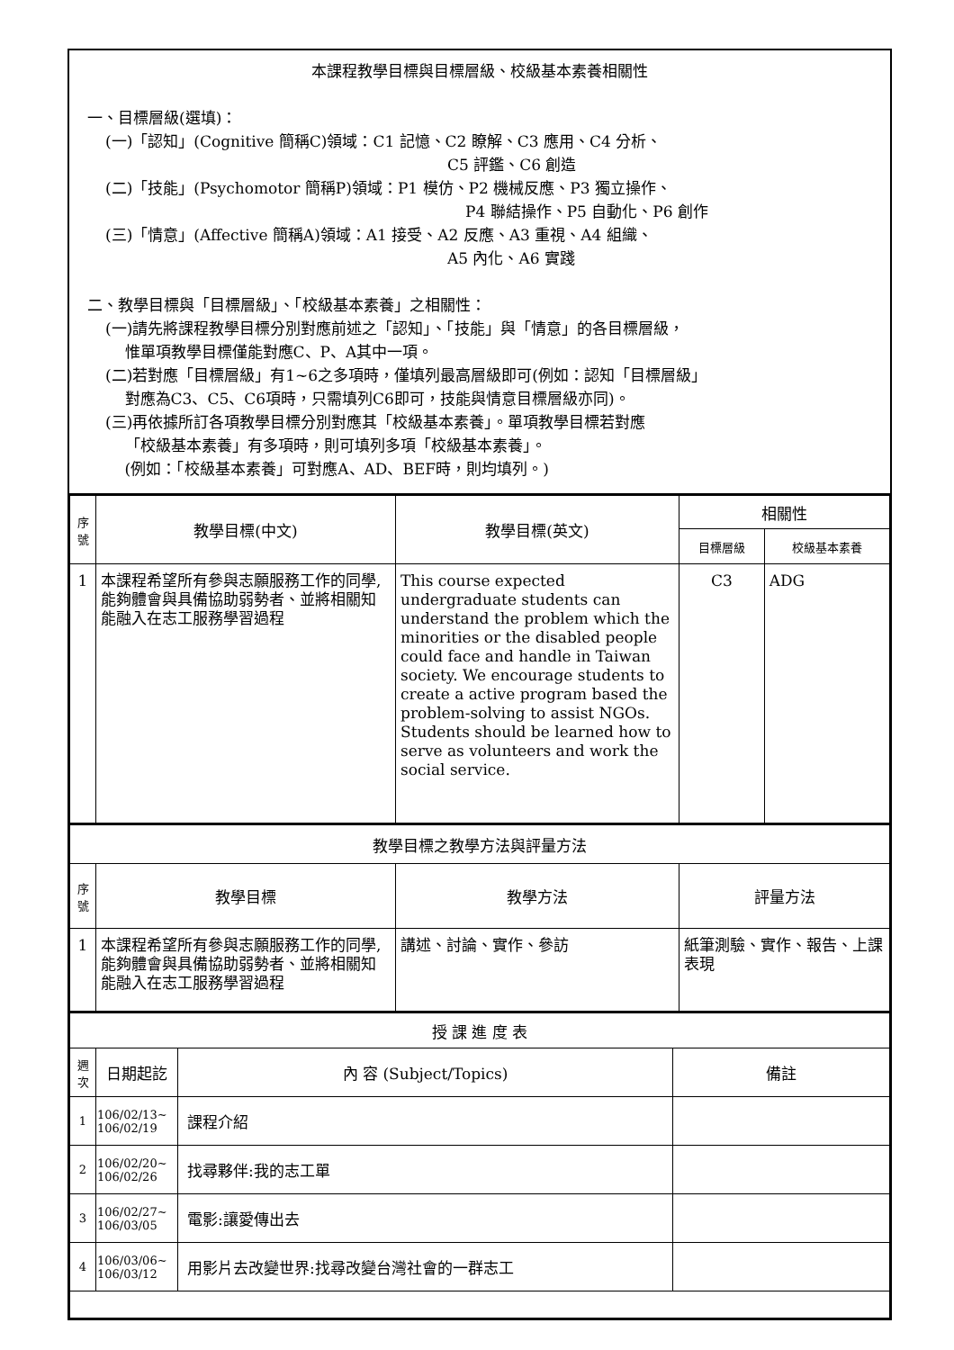本課程教學目標與目標層級、校級基本素養相關性
一、目標層級(選填)：
(一)「認知」(Cognitive 簡稱C)領域：C1 記憶、C2 瞭解、C3 應用、C4 分析、
C5 評鑑、C6 創造
(二)「技能」(Psychomotor 簡稱P)領域：P1 模仿、P2 機械反應、P3 獨立操作、
P4 聯結操作、P5 自動化、P6 創作
(三)「情意」(Affective 簡稱A)領域：A1 接受、A2 反應、A3 重視、A4 組織、
A5 內化、A6 實踐
二、教學目標與「目標層級」、「校級基本素養」之相關性：
(一)請先將課程教學目標分別對應前述之「認知」、「技能」與「情意」的各目標層級，
惟單項教學目標僅能對應C、P、A其中一項。
(二)若對應「目標層級」有1~6之多項時，僅填列最高層級即可(例如：認知「目標層級」
對應為C3、C5、C6項時，只需填列C6即可，技能與情意目標層級亦同)。
(三)再依據所訂各項教學目標分別對應其「校級基本素養」。單項教學目標若對應
「校級基本素養」有多項時，則可填列多項「校級基本素養」。
(例如：「校級基本素養」可對應A、AD、BEF時，則均填列。)
| 序 號 | 教學目標(中文) | 教學目標(英文) | 相關性 | |
| --- | --- | --- | --- | --- |
| | | | 目標層級 | 校級基本素養 |
| 1 | 本課程希望所有參與志願服務工作的同學, 能夠體會與具備協助弱勢者、並將相關知能融入在志工服務學習過程 | This course expected undergraduate students can understand the problem which the minorities or the disabled people could face and handle in Taiwan society. We encourage students to create a active program based the problem-solving to assist NGOs. Students should be learned how to serve as volunteers and work the social service. | C3 | ADG |
| 教學目標之教學方法與評量方法 | | | |
| --- | --- | --- | --- |
| 序 號 | 教學目標 | 教學方法 | 評量方法 |
| 1 | 本課程希望所有參與志願服務工作的同學, 能夠體會與具備協助弱勢者、並將相關知能融入在志工服務學習過程 | 講述、討論、實作、參訪 | 紙筆測驗、實作、報告、上課表現 |
| 授 課 進 度 表 | | | |
| --- | --- | --- | --- |
| 週 次 | 日期起訖 | 內 容 (Subject/Topics) | 備註 |
| 1 | 106/02/13~ 106/02/19 | 課程介紹 | |
| 2 | 106/02/20~ 106/02/26 | 找尋夥伴:我的志工單 | |
| 3 | 106/02/27~ 106/03/05 | 電影:讓愛傳出去 | |
| 4 | 106/03/06~ 106/03/12 | 用影片去改變世界:找尋改變台灣社會的一群志工 | |